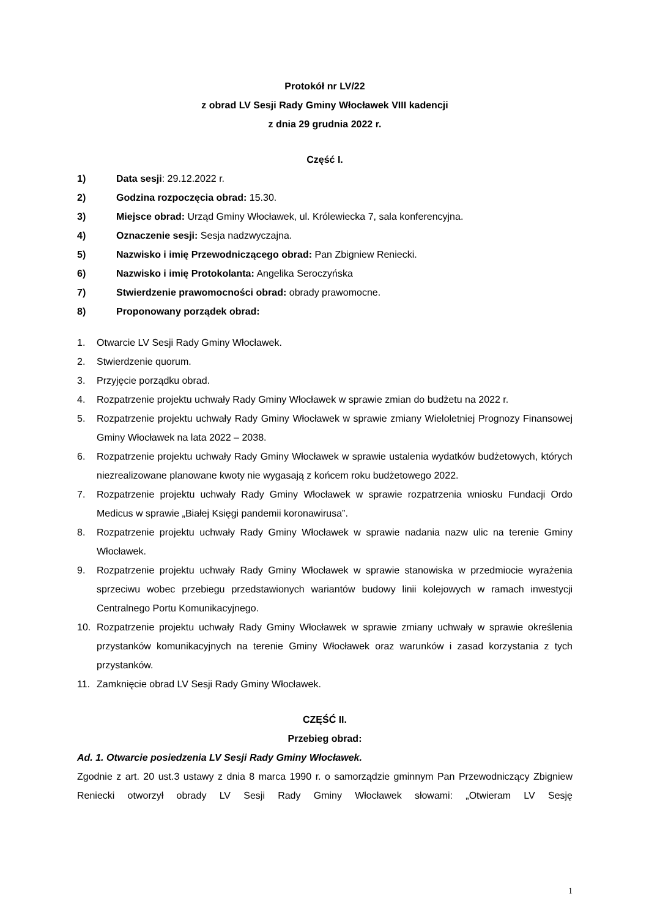Protokół nr LV/22
z obrad LV Sesji Rady Gminy Włocławek VIII kadencji
z dnia 29 grudnia 2022 r.
Część I.
1) Data sesji: 29.12.2022 r.
2) Godzina rozpoczęcia obrad: 15.30.
3) Miejsce obrad: Urząd Gminy Włocławek, ul. Królewiecka 7, sala konferencyjna.
4) Oznaczenie sesji: Sesja nadzwyczajna.
5) Nazwisko i imię Przewodniczącego obrad: Pan Zbigniew Reniecki.
6) Nazwisko i imię Protokolanta: Angelika Seroczyńska
7) Stwierdzenie prawomocności obrad: obrady prawomocne.
8) Proponowany porządek obrad:
1. Otwarcie LV Sesji Rady Gminy Włocławek.
2. Stwierdzenie quorum.
3. Przyjęcie porządku obrad.
4. Rozpatrzenie projektu uchwały Rady Gminy Włocławek w sprawie zmian do budżetu na 2022 r.
5. Rozpatrzenie projektu uchwały Rady Gminy Włocławek w sprawie zmiany Wieloletniej Prognozy Finansowej Gminy Włocławek na lata 2022 – 2038.
6. Rozpatrzenie projektu uchwały Rady Gminy Włocławek w sprawie ustalenia wydatków budżetowych, których niezrealizowane planowane kwoty nie wygasają z końcem roku budżetowego 2022.
7. Rozpatrzenie projektu uchwały Rady Gminy Włocławek w sprawie rozpatrzenia wniosku Fundacji Ordo Medicus w sprawie „Białej Księgi pandemii koronawirusa”.
8. Rozpatrzenie projektu uchwały Rady Gminy Włocławek w sprawie nadania nazw ulic na terenie Gminy Włocławek.
9. Rozpatrzenie projektu uchwały Rady Gminy Włocławek w sprawie stanowiska w przedmiocie wyrażenia sprzeciwu wobec przebiegu przedstawionych wariantów budowy linii kolejowych w ramach inwestycji Centralnego Portu Komunikacyjnego.
10. Rozpatrzenie projektu uchwały Rady Gminy Włocławek w sprawie zmiany uchwały w sprawie określenia przystanków komunikacyjnych na terenie Gminy Włocławek oraz warunków i zasad korzystania z tych przystanków.
11. Zamknięcie obrad LV Sesji Rady Gminy Włocławek.
CZĘŚĆ II.
Przebieg obrad:
Ad. 1. Otwarcie posiedzenia LV Sesji Rady Gminy Włocławek.
Zgodnie z art. 20 ust.3 ustawy z dnia 8 marca 1990 r. o samorządzie gminnym Pan Przewodniczący Zbigniew Reniecki otworzył obrady LV Sesji Rady Gminy Włocławek słowami: „Otwieram LV Sesję
1